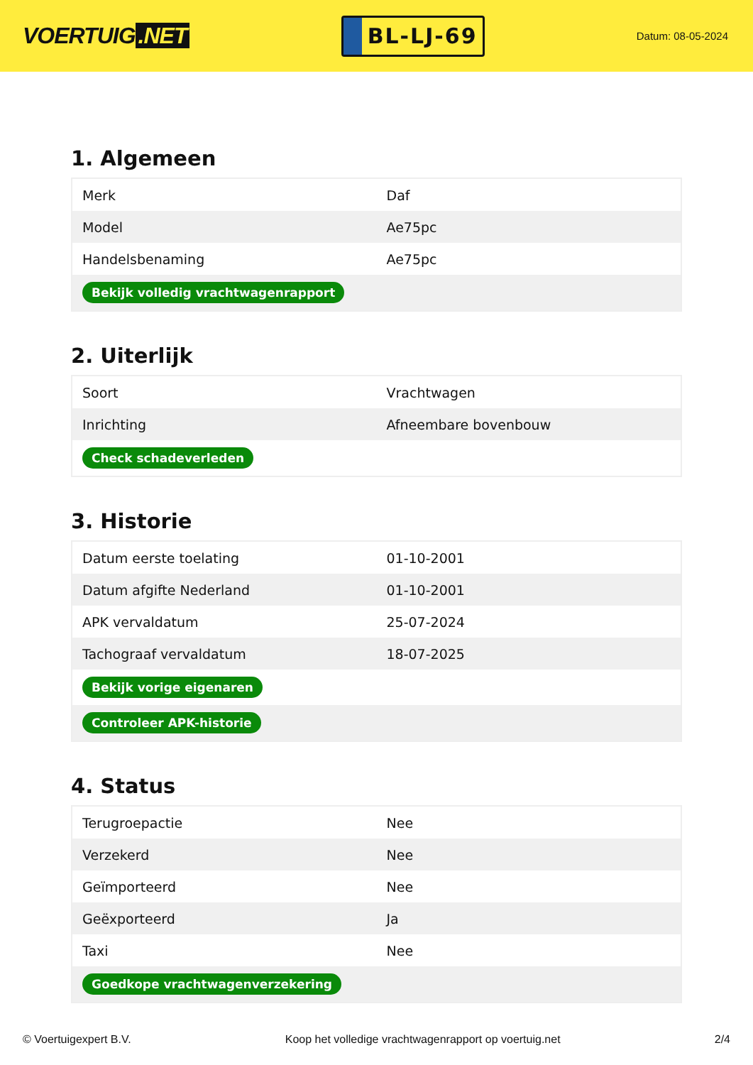VOERTUIG.NET
BL-LJ-69
Datum: 08-05-2024
1. Algemeen
| Merk | Daf |
| Model | Ae75pc |
| Handelsbenaming | Ae75pc |
| Bekijk volledig vrachtwagenrapport | |
2. Uiterlijk
| Soort | Vrachtwagen |
| Inrichting | Afneembare bovenbouw |
| Check schadeverleden | |
3. Historie
| Datum eerste toelating | 01-10-2001 |
| Datum afgifte Nederland | 01-10-2001 |
| APK vervaldatum | 25-07-2024 |
| Tachograaf vervaldatum | 18-07-2025 |
| Bekijk vorige eigenaren | |
| Controleer APK-historie | |
4. Status
| Terugroepactie | Nee |
| Verzekerd | Nee |
| Geïmporteerd | Nee |
| Geëxporteerd | Ja |
| Taxi | Nee |
| Goedkope vrachtwagenverzekering | |
© Voertuigexpert B.V. Koop het volledige vrachtwagenrapport op voertuig.net 2/4